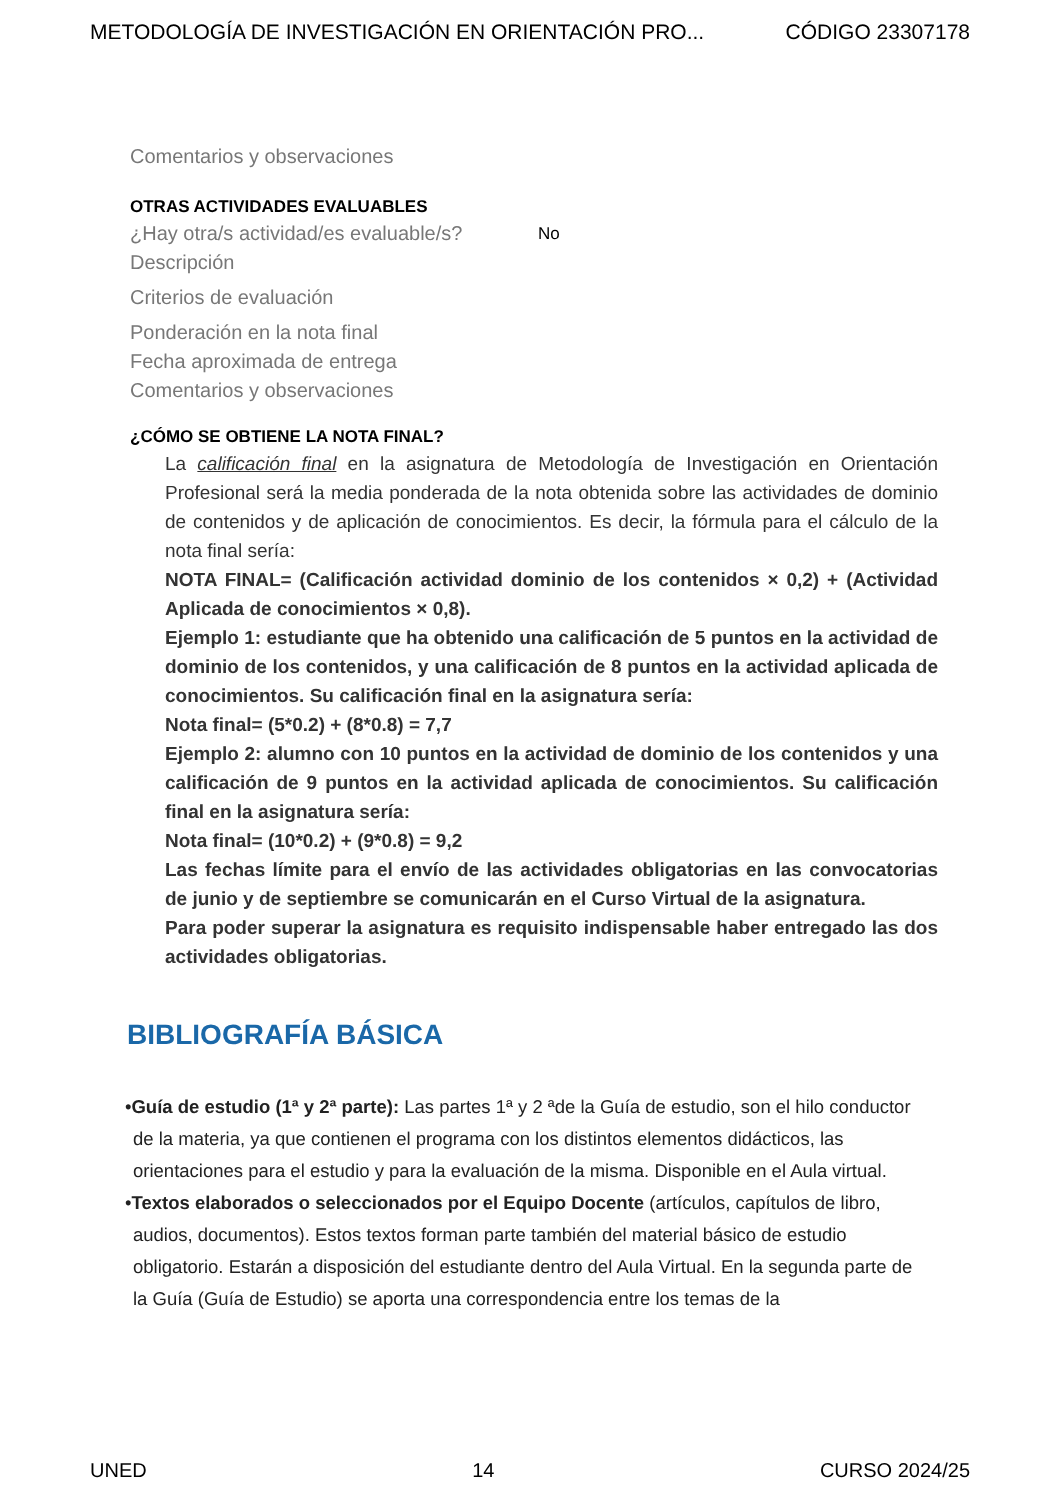METODOLOGÍA DE INVESTIGACIÓN EN ORIENTACIÓN PRO... CÓDIGO 23307178
Comentarios y observaciones
OTRAS ACTIVIDADES EVALUABLES
¿Hay otra/s actividad/es evaluable/s? No
Descripción
Criterios de evaluación
Ponderación en la nota final
Fecha aproximada de entrega
Comentarios y observaciones
¿CÓMO SE OBTIENE LA NOTA FINAL?
La calificación final en la asignatura de Metodología de Investigación en Orientación Profesional será la media ponderada de la nota obtenida sobre las actividades de dominio de contenidos y de aplicación de conocimientos. Es decir, la fórmula para el cálculo de la nota final sería:
NOTA FINAL= (Calificación actividad dominio de los contenidos × 0,2) + (Actividad Aplicada de conocimientos × 0,8).
Ejemplo 1: estudiante que ha obtenido una calificación de 5 puntos en la actividad de dominio de los contenidos, y una calificación de 8 puntos en la actividad aplicada de conocimientos. Su calificación final en la asignatura sería:
Nota final= (5*0.2) + (8*0.8) = 7,7
Ejemplo 2: alumno con 10 puntos en la actividad de dominio de los contenidos y una calificación de 9 puntos en la actividad aplicada de conocimientos. Su calificación final en la asignatura sería:
Nota final= (10*0.2) + (9*0.8) = 9,2
Las fechas límite para el envío de las actividades obligatorias en las convocatorias de junio y de septiembre se comunicarán en el Curso Virtual de la asignatura.
Para poder superar la asignatura es requisito indispensable haber entregado las dos actividades obligatorias.
BIBLIOGRAFÍA BÁSICA
•Guía de estudio (1ª y 2ª parte): Las partes 1ª y 2 ªde la Guía de estudio, son el hilo conductor de la materia, ya que contienen el programa con los distintos elementos didácticos, las orientaciones para el estudio y para la evaluación de la misma. Disponible en el Aula virtual.
•Textos elaborados o seleccionados por el Equipo Docente (artículos, capítulos de libro, audios, documentos). Estos textos forman parte también del material básico de estudio obligatorio. Estarán a disposición del estudiante dentro del Aula Virtual. En la segunda parte de la Guía (Guía de Estudio) se aporta una correspondencia entre los temas de la
UNED 14 CURSO 2024/25